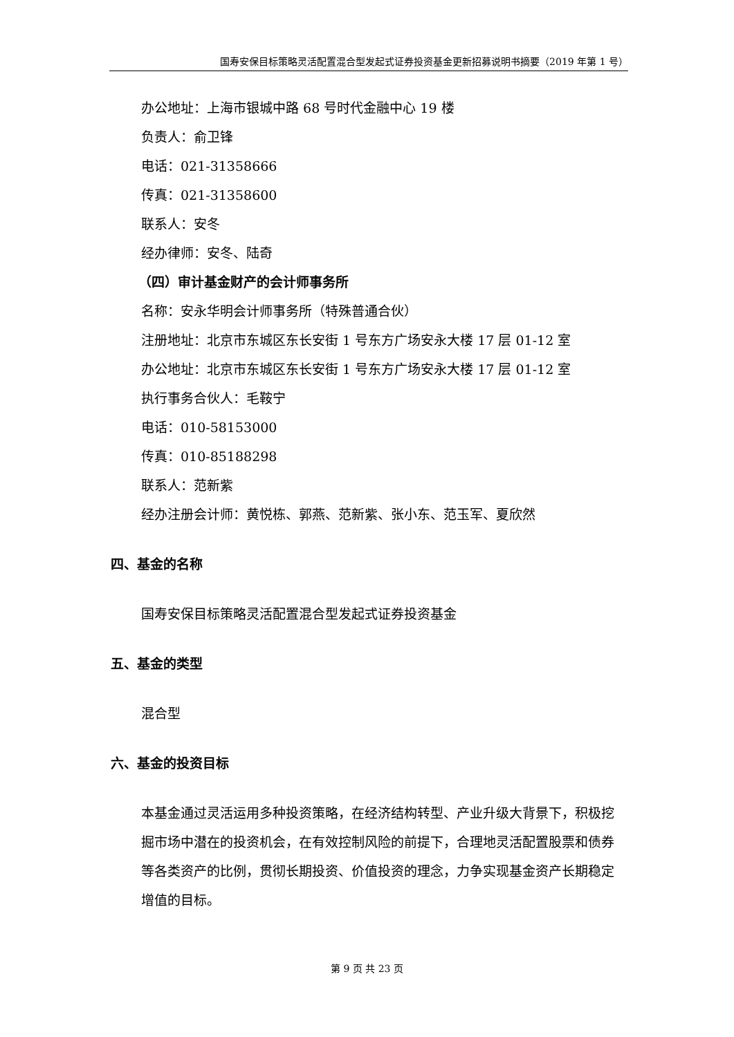国寿安保目标策略灵活配置混合型发起式证券投资基金更新招募说明书摘要（2019 年第 1 号）
办公地址：上海市银城中路 68 号时代金融中心 19 楼
负责人：俞卫锋
电话：021-31358666
传真：021-31358600
联系人：安冬
经办律师：安冬、陆奇
（四）审计基金财产的会计师事务所
名称：安永华明会计师事务所（特殊普通合伙）
注册地址：北京市东城区东长安街 1 号东方广场安永大楼 17 层 01-12 室
办公地址：北京市东城区东长安街 1 号东方广场安永大楼 17 层 01-12 室
执行事务合伙人：毛鞍宁
电话：010-58153000
传真：010-85188298
联系人：范新紫
经办注册会计师：黄悦栋、郭燕、范新紫、张小东、范玉军、夏欣然
四、基金的名称
国寿安保目标策略灵活配置混合型发起式证券投资基金
五、基金的类型
混合型
六、基金的投资目标
本基金通过灵活运用多种投资策略，在经济结构转型、产业升级大背景下，积极挖掘市场中潜在的投资机会，在有效控制风险的前提下，合理地灵活配置股票和债券等各类资产的比例，贯彻长期投资、价值投资的理念，力争实现基金资产长期稳定增值的目标。
第 9 页 共 23 页